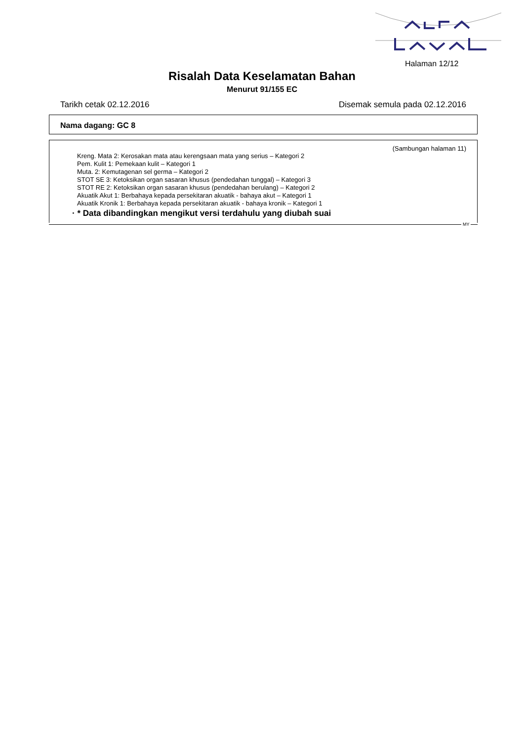Halaman 12/12
Risalah Data Keselamatan Bahan
Menurut 91/155 EC
Tarikh cetak 02.12.2016 Disemak semula pada 02.12.2016
Nama dagang: GC 8
(Sambungan halaman 11)
Kreng. Mata 2: Kerosakan mata atau kerengsaan mata yang serius – Kategori 2
Pem. Kulit 1: Pemekaan kulit – Kategori 1
Muta. 2: Kemutagenan sel germa – Kategori 2
STOT SE 3: Ketoksikan organ sasaran khusus (pendedahan tunggal) – Kategori 3
STOT RE 2: Ketoksikan organ sasaran khusus (pendedahan berulang) – Kategori 2
Akuatik Akut 1: Berbahaya kepada persekitaran akuatik - bahaya akut – Kategori 1
Akuatik Kronik 1: Berbahaya kepada persekitaran akuatik - bahaya kronik – Kategori 1
· * Data dibandingkan mengikut versi terdahulu yang diubah suai
MY